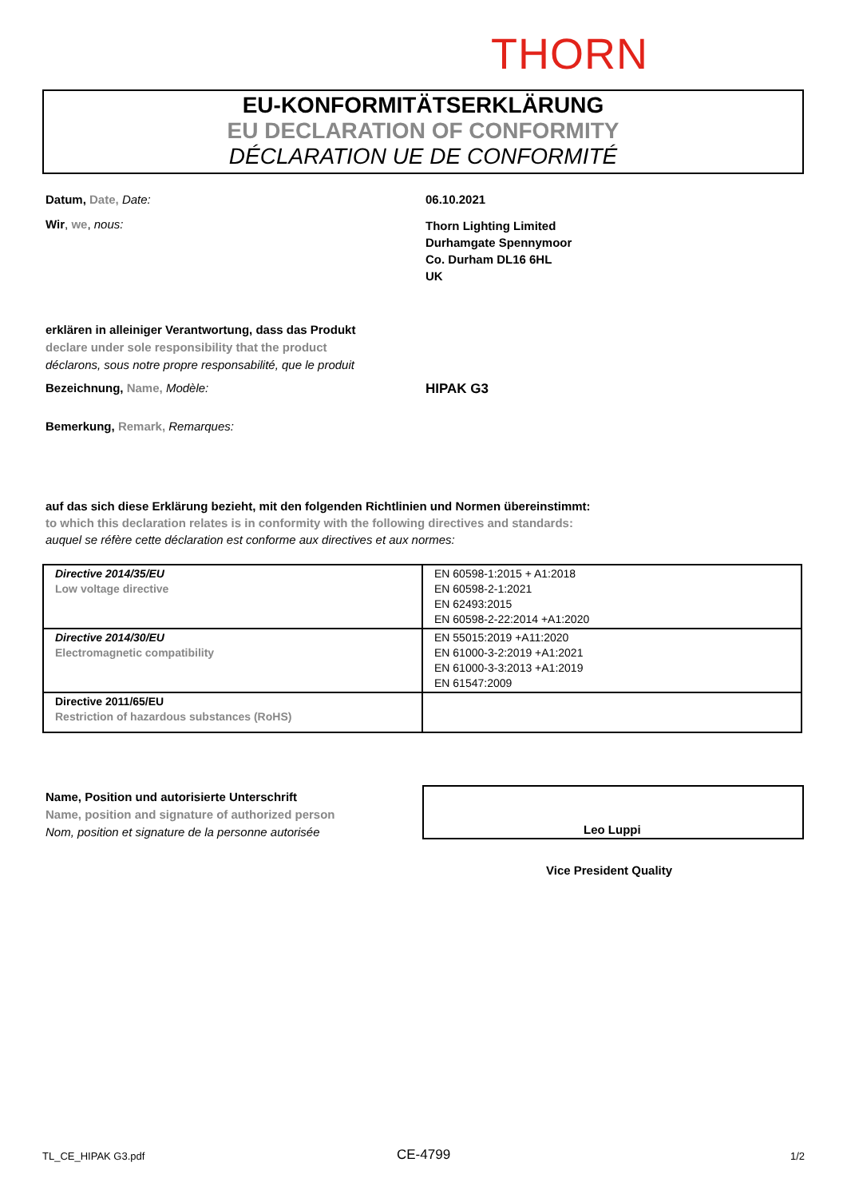THORN
EU-KONFORMITÄTSERKLÄRUNG
EU DECLARATION OF CONFORMITY
DÉCLARATION UE DE CONFORMITÉ
Datum, Date, Date: 06.10.2021
Wir, we, nous:
Thorn Lighting Limited
Durhamgate Spennymoor
Co. Durham DL16 6HL
UK
erklären in alleiniger Verantwortung, dass das Produkt
declare under sole responsibility that the product
déclarons, sous notre propre responsabilité, que le produit
Bezeichnung, Name, Modèle: HIPAK G3
Bemerkung, Remark, Remarques:
auf das sich diese Erklärung bezieht, mit den folgenden Richtlinien und Normen übereinstimmt:
to which this declaration relates is in conformity with the following directives and standards:
auquel se réfère cette déclaration est conforme aux directives et aux normes:
| Directive 2014/35/EU Low voltage directive | EN 60598-1:2015 + A1:2018 EN 60598-2-1:2021 EN 62493:2015 EN 60598-2-22:2014 +A1:2020 |
| Directive 2014/30/EU Electromagnetic compatibility | EN 55015:2019 +A11:2020 EN 61000-3-2:2019 +A1:2021 EN 61000-3-3:2013 +A1:2019 EN 61547:2009 |
| Directive 2011/65/EU Restriction of hazardous substances (RoHS) | |
Name, Position und autorisierte Unterschrift
Name, position and signature of authorized person
Nom, position et signature de la personne autorisée
Leo Luppi
Vice President Quality
TL_CE_HIPAK G3.pdf CE-4799 1/2